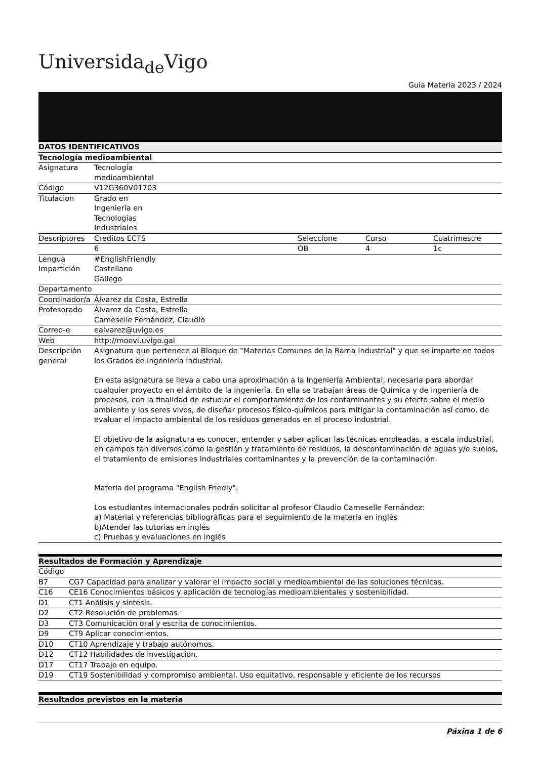Universida<sub>de</sub>Vigo
Guía Materia 2023 / 2024
| DATOS IDENTIFICATIVOS | | | | |
| --- | --- | --- | --- | --- |
| Tecnología medioambiental | | | | |
| Asignatura | Tecnología medioambiental | | | |
| Código | V12G360V01703 | | | |
| Titulacion | Grado en Ingeniería en Tecnologías Industriales | | | |
| Descriptores | Creditos ECTS | Seleccione | Curso | Cuatrimestre |
| | 6 | OB | 4 | 1c |
| Lengua Impartición | #EnglishFriendly Castellano Gallego | | | |
| Departamento | | | | |
| Coordinador/a | Álvarez da Costa, Estrella | | | |
| Profesorado | Álvarez da Costa, Estrella Cameselle Fernández, Claudio | | | |
| Correo-e | ealvarez@uvigo.es | | | |
| Web | http://moovi.uvigo.gal | | | |
| Descripción general | Asignatura que pertenece al Bloque de "Materias Comunes de la Rama Industrial" y que se imparte en todos los Grados de Ingeniería Industrial. En esta asignatura se lleva a cabo una aproximación a la Ingeniería Ambiental, necesaria para abordar cualquier proyecto en el ámbito de la ingeniería. En ella se trabajan áreas de Química y de ingeniería de procesos, con la finalidad de estudiar el comportamiento de los contaminantes y su efecto sobre el medio ambiente y los seres vivos, de diseñar procesos físico-químicos para mitigar la contaminación así como, de evaluar el impacto ambiental de los residuos generados en el proceso industrial. El objetivo de la asignatura es conocer, entender y saber aplicar las técnicas empleadas, a escala industrial, en campos tan diversos como la gestión y tratamiento de residuos, la descontaminación de aguas y/o suelos, el tratamiento de emisiones industriales contaminantes y la prevención de la contaminación. Materia del programa "English Friedly". Los estudiantes internacionales podrán solicitar al profesor Claudio Cameselle Fernández: a) Material y referencias bibliográficas para el seguimiento de la materia en inglés b)Atender las tutorias en inglés c) Pruebas y evaluaciones en inglés | | | |
| Resultados de Formación y Aprendizaje | |
| --- | --- |
| Código | |
| B7 | CG7 Capacidad para analizar y valorar el impacto social y medioambiental de las soluciones técnicas. |
| C16 | CE16 Conocimientos básicos y aplicación de tecnologías medioambientales y sostenibilidad. |
| D1 | CT1 Análisis y síntesis. |
| D2 | CT2 Resolución de problemas. |
| D3 | CT3 Comunicación oral y escrita de conocimientos. |
| D9 | CT9 Aplicar conocimientos. |
| D10 | CT10 Aprendizaje y trabajo autónomos. |
| D12 | CT12 Habilidades de investigación. |
| D17 | CT17 Trabajo en equipo. |
| D19 | CT19 Sostenibilidad y compromiso ambiental. Uso equitativo, responsable y eficiente de los recursos |
| Resultados previstos en la materia |
| --- |
Páxina 1 de 6